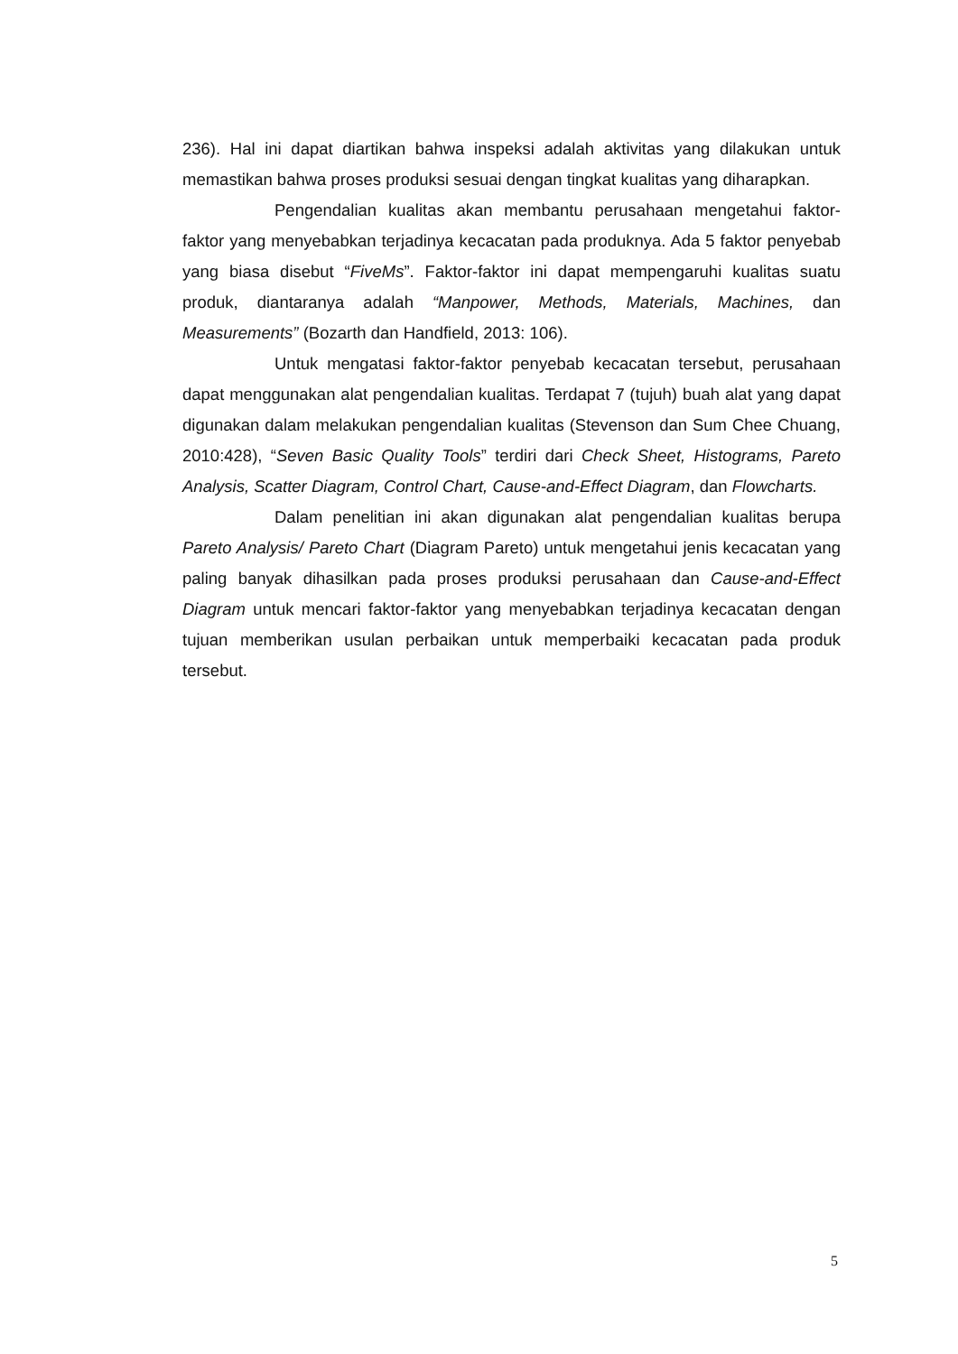236). Hal ini dapat diartikan bahwa inspeksi adalah aktivitas yang dilakukan untuk memastikan bahwa proses produksi sesuai dengan tingkat kualitas yang diharapkan.
Pengendalian kualitas akan membantu perusahaan mengetahui faktor-faktor yang menyebabkan terjadinya kecacatan pada produknya. Ada 5 faktor penyebab yang biasa disebut “FiveMs”. Faktor-faktor ini dapat mempengaruhi kualitas suatu produk, diantaranya adalah “Manpower, Methods, Materials, Machines, dan Measurements” (Bozarth dan Handfield, 2013: 106).
Untuk mengatasi faktor-faktor penyebab kecacatan tersebut, perusahaan dapat menggunakan alat pengendalian kualitas. Terdapat 7 (tujuh) buah alat yang dapat digunakan dalam melakukan pengendalian kualitas (Stevenson dan Sum Chee Chuang, 2010:428), “Seven Basic Quality Tools” terdiri dari Check Sheet, Histograms, Pareto Analysis, Scatter Diagram, Control Chart, Cause-and-Effect Diagram, dan Flowcharts.
Dalam penelitian ini akan digunakan alat pengendalian kualitas berupa Pareto Analysis/ Pareto Chart (Diagram Pareto) untuk mengetahui jenis kecacatan yang paling banyak dihasilkan pada proses produksi perusahaan dan Cause-and-Effect Diagram untuk mencari faktor-faktor yang menyebabkan terjadinya kecacatan dengan tujuan memberikan usulan perbaikan untuk memperbaiki kecacatan pada produk tersebut.
5